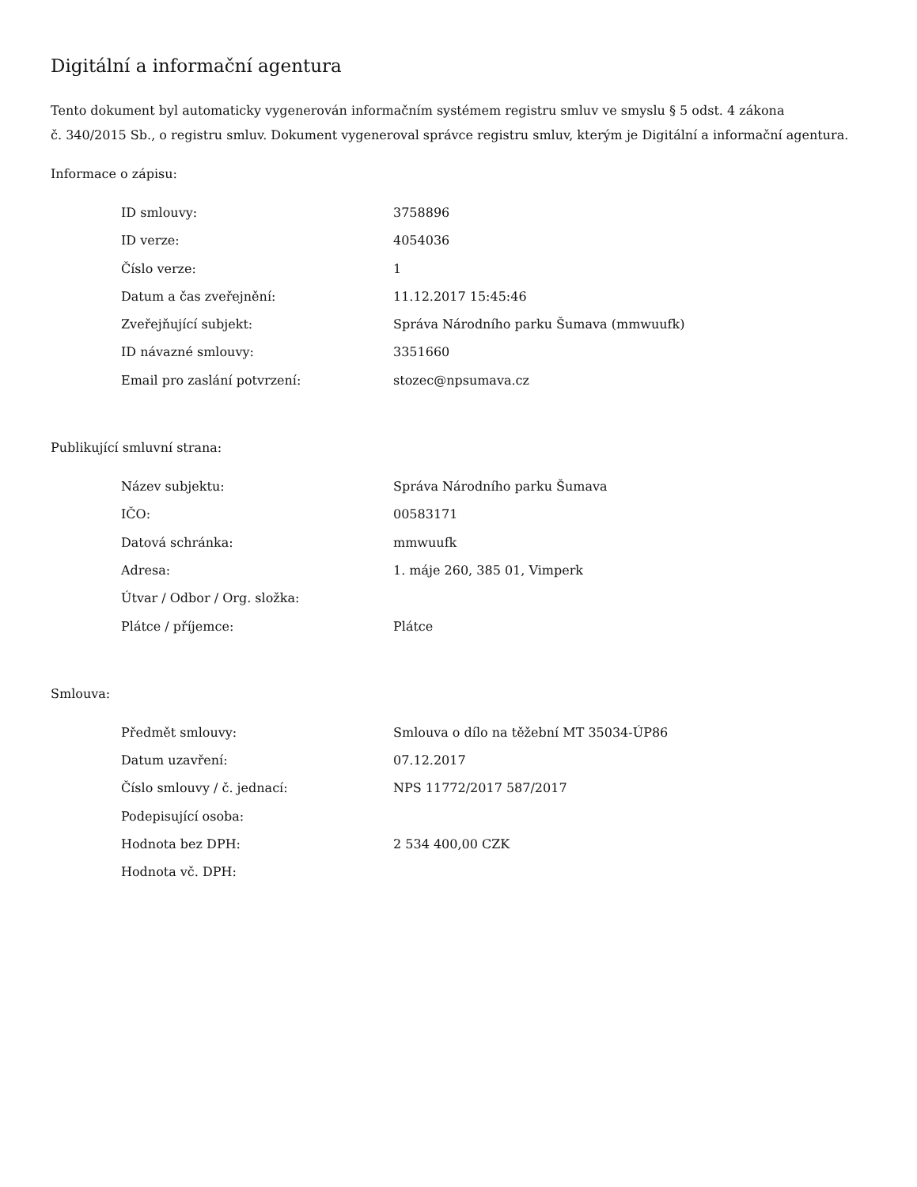Digitální a informační agentura
Tento dokument byl automaticky vygenerován informačním systémem registru smluv ve smyslu § 5 odst. 4 zákona
č. 340/2015 Sb., o registru smluv. Dokument vygeneroval správce registru smluv, kterým je Digitální a informační agentura.
Informace o zápisu:
| ID smlouvy: | 3758896 |
| ID verze: | 4054036 |
| Číslo verze: | 1 |
| Datum a čas zveřejnění: | 11.12.2017 15:45:46 |
| Zveřejňující subjekt: | Správa Národního parku Šumava (mmwuufk) |
| ID návazné smlouvy: | 3351660 |
| Email pro zaslání potvrzení: | stozec@npsumava.cz |
Publikující smluvní strana:
| Název subjektu: | Správa Národního parku Šumava |
| IČO: | 00583171 |
| Datová schránka: | mmwuufk |
| Adresa: | 1. máje 260, 385 01, Vimperk |
| Útvar / Odbor / Org. složka: | |
| Plátce / příjemce: | Plátce |
Smlouva:
| Předmět smlouvy: | Smlouva o dílo na těžební MT 35034-ÚP86 |
| Datum uzavření: | 07.12.2017 |
| Číslo smlouvy / č. jednací: | NPS 11772/2017 587/2017 |
| Podepisující osoba: | |
| Hodnota bez DPH: | 2 534 400,00 CZK |
| Hodnota vč. DPH: | |